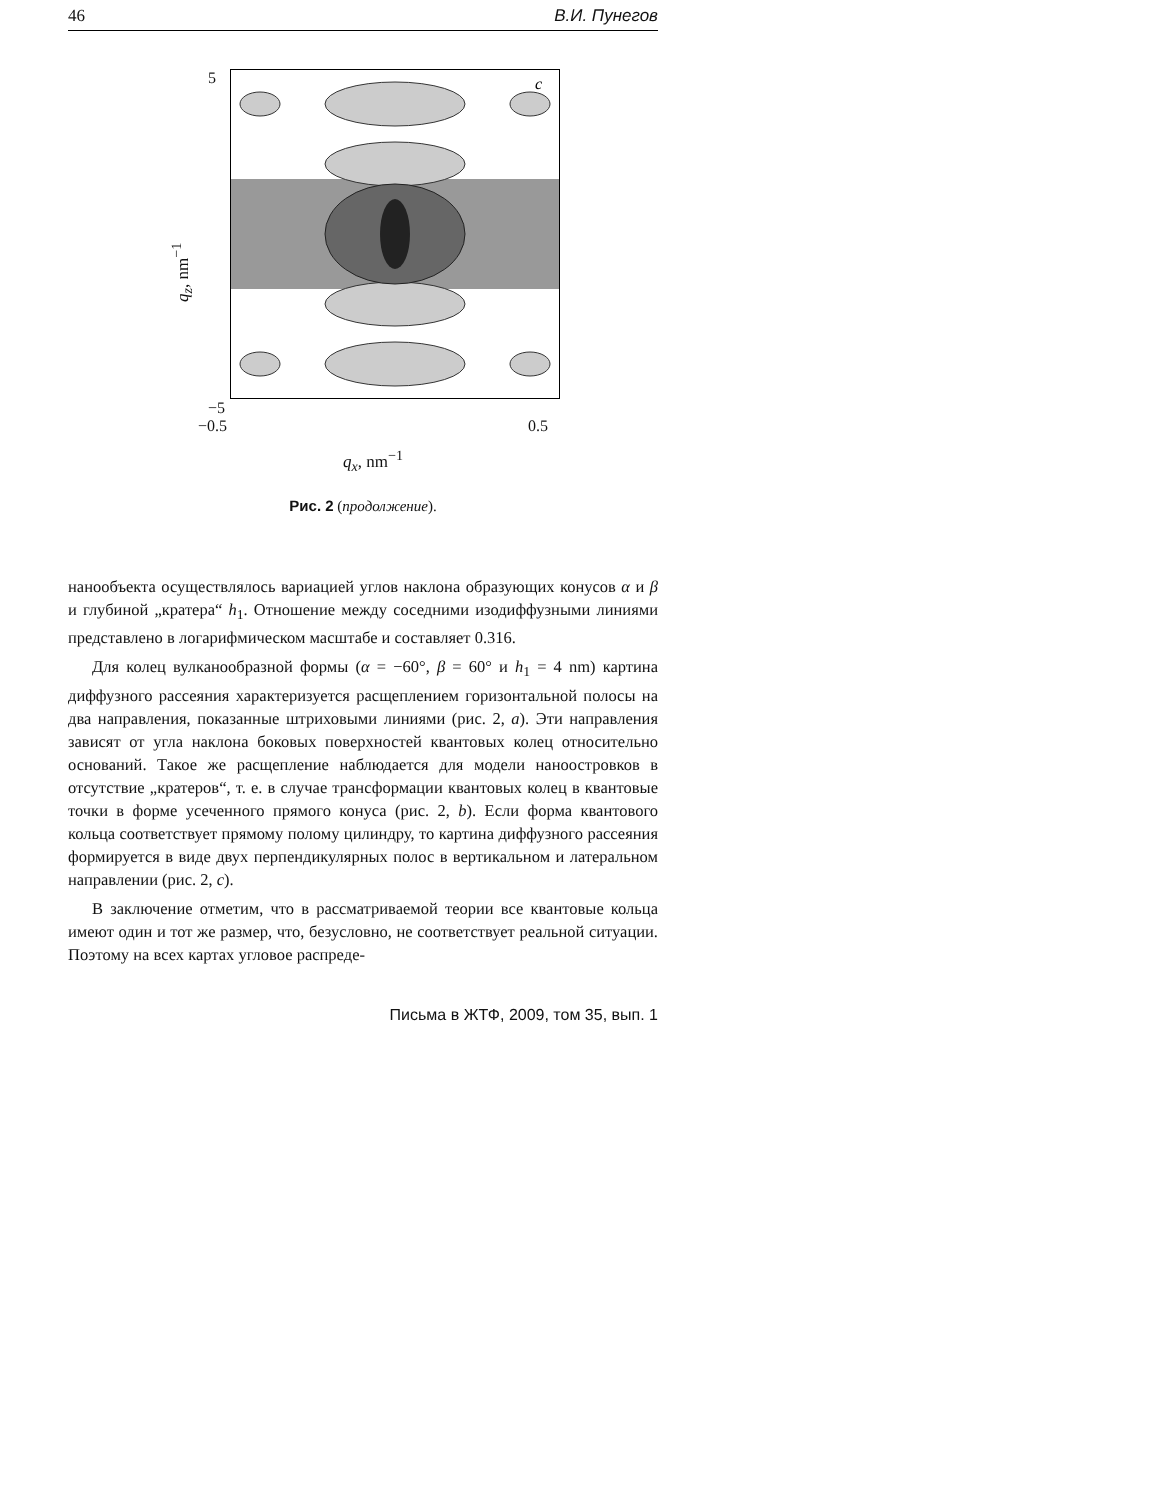46 В.И. Пунегов
q<sub>z</sub>, nm<sup>−1</sup>
5
c
−5
−0.5 0.5
q<sub>x</sub>, nm<sup>−1</sup>
Рис. 2 (продолжение).
нанообъекта осуществлялось вариацией углов наклона образующих конусов α и β и глубиной „кратера“ h<sub>1</sub>. Отношение между соседними изодиффузными линиями представлено в логарифмическом масштабе и составляет 0.316.
Для колец вулканообразной формы (α = −60°, β = 60° и h<sub>1</sub> = 4 nm) картина диффузного рассеяния характеризуется расщеплением горизонтальной полосы на два направления, показанные штриховыми линиями (рис. 2, a). Эти направления зависят от угла наклона боковых поверхностей квантовых колец относительно оснований. Такое же расщепление наблюдается для модели наноостровков в отсутствие „кратеров“, т. е. в случае трансформации квантовых колец в квантовые точки в форме усеченного прямого конуса (рис. 2, b). Если форма квантового кольца соответствует прямому полому цилиндру, то картина диффузного рассеяния формируется в виде двух перпендикулярных полос в вертикальном и латеральном направлении (рис. 2, c).
В заключение отметим, что в рассматриваемой теории все квантовые кольца имеют один и тот же размер, что, безусловно, не соответствует реальной ситуации. Поэтому на всех картах угловое распреде-
Письма в ЖТФ, 2009, том 35, вып. 1